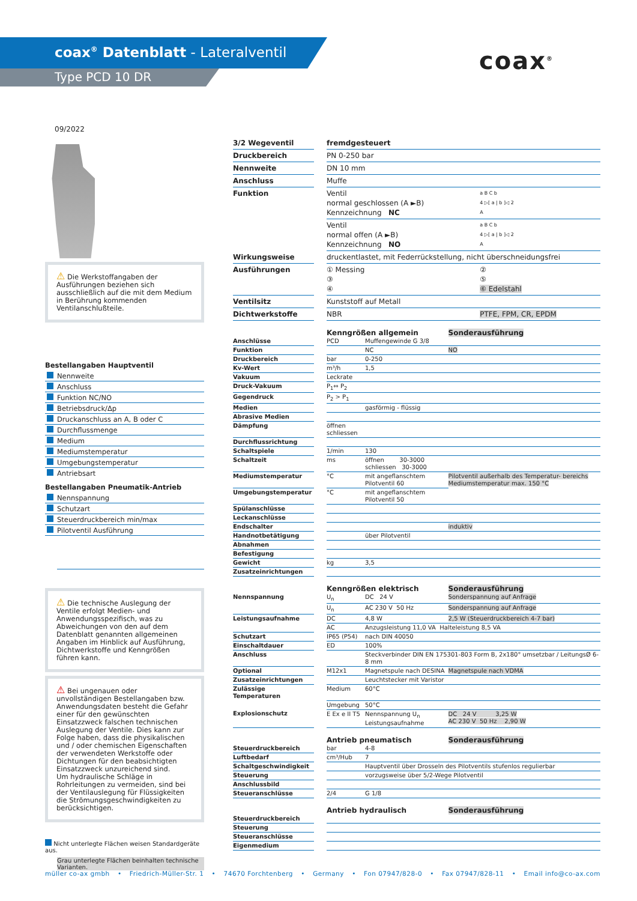coax<sup>®</sup> Datenblatt - Lateralventil
Type PCD 10 DR
coax<sup>®</sup>
09/2022
⚠ Die Werkstoffangaben der Ausführungen beziehen sich ausschließlich auf die mit dem Medium in Berührung kommenden Ventilanschlußteile.
Bestellangaben Hauptventil
Nennweite
Anschluss
Funktion NC/NO
Betriebsdruck/Δp
Druckanschluss an A, B oder C
Durchflussmenge
Medium
Mediumstemperatur
Umgebungstemperatur
Antriebsart
Bestellangaben Pneumatik-Antrieb
Nennspannung
Schutzart
Steuerdruckbereich min/max
Pilotventil Ausführung
⚠ Die technische Auslegung der Ventile erfolgt Medien- und Anwendungsspezifisch, was zu Abweichungen von den auf dem Datenblatt genannten allgemeinen Angaben im Hinblick auf Ausführung, Dichtwerkstoffe und Kenngrößen führen kann.
⚠ Bei ungenauen oder unvollständigen Bestellangaben bzw. Anwendungsdaten besteht die Gefahr einer für den gewünschten Einsatzzweck falschen technischen Auslegung der Ventile. Dies kann zur Folge haben, dass die physikalischen und / oder chemischen Eigenschaften der verwendeten Werkstoffe oder Dichtungen für den beabsichtigten Einsatzzweck unzureichend sind.
Um hydraulische Schläge in Rohrleitungen zu vermeiden, sind bei der Ventilauslegung für Flüssigkeiten die Strömungsgeschwindigkeiten zu berücksichtigen.
Nicht unterlegte Flächen weisen Standardgeräte aus.
Grau unterlegte Flächen beinhalten technische Varianten.
| 3/2 Wegeventil | | fremdgesteuert | |
| Druckbereich | | PN 0-250 bar | |
| Nennweite | | DN 10 mm | |
| Anschluss | | Muffe | |
| Funktion | | Ventil normal geschlossen (A ►B) Kennzeichnung NC | a B C b 4 ▷[ a / b ]◁ 2 A |
| | | Ventil normal offen (A ►B) Kennzeichnung NO | a B C b 4 ▷[ a / b ]◁ 2 A |
| Wirkungsweise | | druckentlastet, mit Federrückstellung, nicht überschneidungsfrei | |
| Ausführungen | | ① Messing ③ ④ | ② ⑤ ⑥ Edelstahl |
| Ventilsitz | | Kunststoff auf Metall | |
| Dichtwerkstoffe | | NBR | PTFE, FPM, CR, EPDM |
| | | Kenngrößen allgemein | | Sonderausführung |
| Anschlüsse | | PCD | Muffengewinde G 3/8 | |
| Funktion | | | NC | NO |
| Druckbereich | | bar | 0-250 | |
| Kv-Wert | | m³/h | 1,5 | |
| Vakuum | | Leckrate | | |
| Druck-Vakuum | | P<sub>1</sub>⇔ P<sub>2</sub> | | |
| Gegendruck | | P<sub>2</sub> > P<sub>1</sub> | | |
| Medien | | | gasförmig - flüssig | |
| Abrasive Medien | | | | |
| Dämpfung | | öffnen schliessen | | |
| Durchflussrichtung | | | | |
| Schaltspiele | | 1/min | 130 | |
| Schaltzeit | | ms | öffnen 30-3000 schliessen 30-3000 | |
| Mediumstemperatur | | °C | mit angeflanschtem Pilotventil 60 | Pilotventil außerhalb des Temperatur- bereichs Mediumstemperatur max. 150 °C |
| Umgebungstemperatur | | °C | mit angeflanschtem Pilotventil 50 | |
| Spülanschlüsse | | | | |
| Leckanschlüsse | | | | |
| Endschalter | | | | induktiv |
| Handnotbetätigung | | | über Pilotventil | |
| Abnahmen | | | | |
| Befestigung | | | | |
| Gewicht | | kg | 3,5 | |
| Zusatzeinrichtungen | | | | |
| | | Kenngrößen elektrisch | | Sonderausführung |
| Nennspannung | | U<sub>n</sub> | DC 24 V | Sonderspannung auf Anfrage |
| | | U<sub>n</sub> | AC 230 V 50 Hz | Sonderspannung auf Anfrage |
| Leistungsaufnahme | | DC | 4,8 W | 2,5 W (Steuerdruckbereich 4-7 bar) |
| | | AC | Anzugsleistung 11,0 VA Halteleistung 8,5 VA | |
| Schutzart | | IP65 (P54) | nach DIN 40050 | |
| Einschaltdauer | | ED | 100% | |
| Anschluss | | | Steckverbinder DIN EN 175301-803 Form B, 2x180° umsetzbar / LeitungsØ 6-8 mm | |
| Optional | | M12x1 | Magnetspule nach DESINA | Magnetspule nach VDMA |
| Zusatzeinrichtungen | | | Leuchtstecker mit Varistor | |
| Zulässige Temperaturen | | Medium | 60°C | |
| | | Umgebung | 50°C | |
| Explosionschutz | | E Ex e II T5 | Nennspannung U<sub>n</sub> Leistungsaufnahme | DC 24 V 3,25 W AC 230 V 50 Hz 2,90 W |
| | | Antrieb pneumatisch | | Sonderausführung |
| Steuerdruckbereich | | bar | 4-8 | |
| Luftbedarf | | cm³/Hub | 7 | |
| Schaltgeschwindigkeit | | | Hauptventil über Drosseln des Pilotventils stufenlos regulierbar | |
| Steuerung | | | vorzugsweise über 5/2-Wege Pilotventil | |
| Anschlussbild | | | | |
| Steueranschlüsse | | 2/4 | G 1/8 | |
| | | Antrieb hydraulisch | | Sonderausführung |
| Steuerdruckbereich | | | | |
| Steuerung | | | | |
| Steueranschlüsse | | | | |
| Eigenmedium | | | | |
müller co-ax gmbh • Friedrich-Müller-Str. 1 • 74670 Forchtenberg • Germany • Fon 07947/828-0 • Fax 07947/828-11 • Email info@co-ax.com